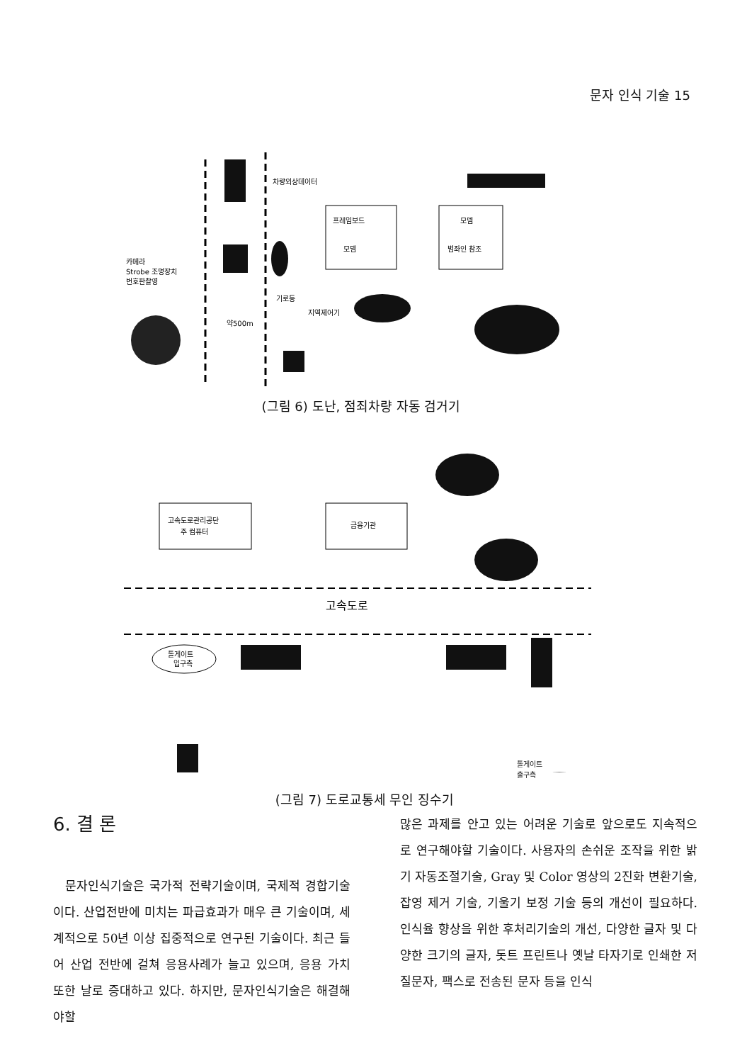문자 인식 기술 15
프레임보드
모뎀
모뎀
범좌인 참조
차량외상데이터
카메라
Strobe 조명장치
번호판촬영
기로등
지역제어기
약500m
(그림 6) 도난, 점죄차량 자동 검거기
고속도로관리공단
주 컴퓨터
금융기관
고속도로
톨게이트
입구측
톨게이트
출구측
(그림 7) 도로교통세 무인 징수기
6. 결 론
문자인식기술은 국가적 전략기술이며, 국제적 경합기술이다. 산업전반에 미치는 파급효과가 매우 큰 기술이며, 세계적으로 50년 이상 집중적으로 연구된 기술이다. 최근 들어 산업 전반에 걸쳐 응용사례가 늘고 있으며, 응용 가치 또한 날로 증대하고 있다. 하지만, 문자인식기술은 해결해야할
많은 과제를 안고 있는 어려운 기술로 앞으로도 지속적으로 연구해야할 기술이다. 사용자의 손쉬운 조작을 위한 밝기 자동조절기술, Gray 및 Color 영상의 2진화 변환기술, 잡영 제거 기술, 기울기 보정 기술 등의 개선이 필요하다. 인식율 향상을 위한 후처리기술의 개선, 다양한 글자 및 다양한 크기의 글자, 돗트 프린트나 옛날 타자기로 인쇄한 저질문자, 팩스로 전송된 문자 등을 인식